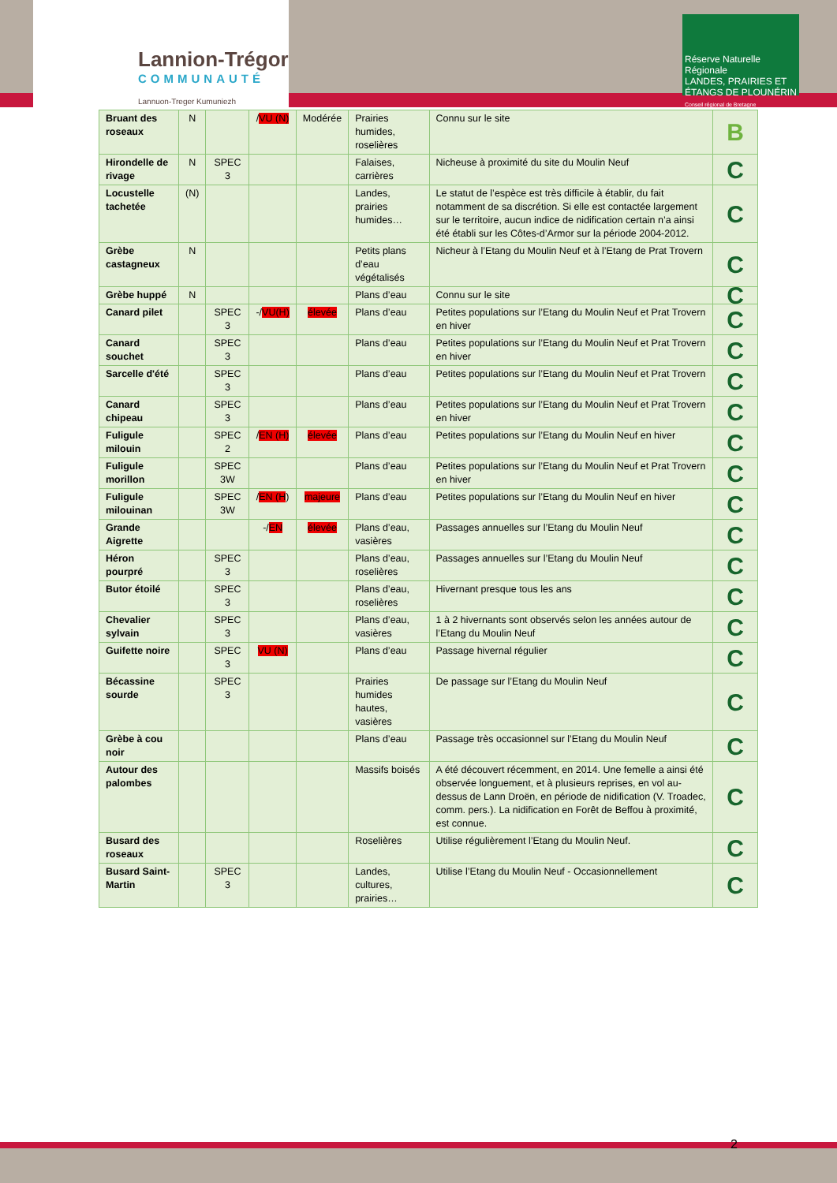Lannion-Trégor
COMMUNAUTÉ
Lannuon-Treger Kumuniezh
Réserve Naturelle Régionale
LANDES, PRAIRIES ET ÉTANGS DE PLOUNÉRIN
Conseil régional de Bretagne
| Bruant des roseaux | N | | / VU (N) | Modérée | Prairies humides, roselières | Connu sur le site | B |
| Hirondelle de rivage | N | SPEC 3 | | | Falaises, carrières | Nicheuse à proximité du site du Moulin Neuf | C |
| Locustelle tachetée | (N) | | | | Landes, prairies humides… | Le statut de l’espèce est très difficile à établir, du fait notamment de sa discrétion. Si elle est contactée largement sur le territoire, aucun indice de nidification certain n’a ainsi été établi sur les Côtes-d’Armor sur la période 2004-2012. | C |
| Grèbe castagneux | N | | | | Petits plans d’eau végétalisés | Nicheur à l’Etang du Moulin Neuf et à l’Etang de Prat Trovern | C |
| Grèbe huppé | N | | | | Plans d’eau | Connu sur le site | C |
| Canard pilet | | SPEC 3 | -/ VU(H) | élevée | Plans d’eau | Petites populations sur l’Etang du Moulin Neuf et Prat Trovern en hiver | C |
| Canard souchet | | SPEC 3 | | | Plans d’eau | Petites populations sur l’Etang du Moulin Neuf et Prat Trovern en hiver | C |
| Sarcelle d'été | | SPEC 3 | | | Plans d’eau | Petites populations sur l’Etang du Moulin Neuf et Prat Trovern | C |
| Canard chipeau | | SPEC 3 | | | Plans d’eau | Petites populations sur l’Etang du Moulin Neuf et Prat Trovern en hiver | C |
| Fuligule milouin | | SPEC 2 | / EN (H) | élevée | Plans d’eau | Petites populations sur l’Etang du Moulin Neuf en hiver | C |
| Fuligule morillon | | SPEC 3W | | | Plans d’eau | Petites populations sur l’Etang du Moulin Neuf et Prat Trovern en hiver | C |
| Fuligule milouinan | | SPEC 3W | / EN (H ) | majeure | Plans d’eau | Petites populations sur l’Etang du Moulin Neuf en hiver | C |
| Grande Aigrette | | | -/ EN | élevée | Plans d’eau, vasières | Passages annuelles sur l’Etang du Moulin Neuf | C |
| Héron pourpré | | SPEC 3 | | | Plans d’eau, roselières | Passages annuelles sur l’Etang du Moulin Neuf | C |
| Butor étoilé | | SPEC 3 | | | Plans d’eau, roselières | Hivernant presque tous les ans | C |
| Chevalier sylvain | | SPEC 3 | | | Plans d’eau, vasières | 1 à 2 hivernants sont observés selon les années autour de l’Etang du Moulin Neuf | C |
| Guifette noire | | SPEC 3 | VU (N) | | Plans d’eau | Passage hivernal régulier | C |
| Bécassine sourde | | SPEC 3 | | | Prairies humides hautes, vasières | De passage sur l’Etang du Moulin Neuf | C |
| Grèbe à cou noir | | | | | Plans d’eau | Passage très occasionnel sur l’Etang du Moulin Neuf | C |
| Autour des palombes | | | | | Massifs boisés | A été découvert récemment, en 2014. Une femelle a ainsi été observée longuement, et à plusieurs reprises, en vol au-dessus de Lann Droën, en période de nidification (V. Troadec, comm. pers.). La nidification en Forêt de Beffou à proximité, est connue. | C |
| Busard des roseaux | | | | | Roselières | Utilise régulièrement l’Etang du Moulin Neuf. | C |
| Busard Saint-Martin | | SPEC 3 | | | Landes, cultures, prairies… | Utilise l’Etang du Moulin Neuf - Occasionnellement | C |
2